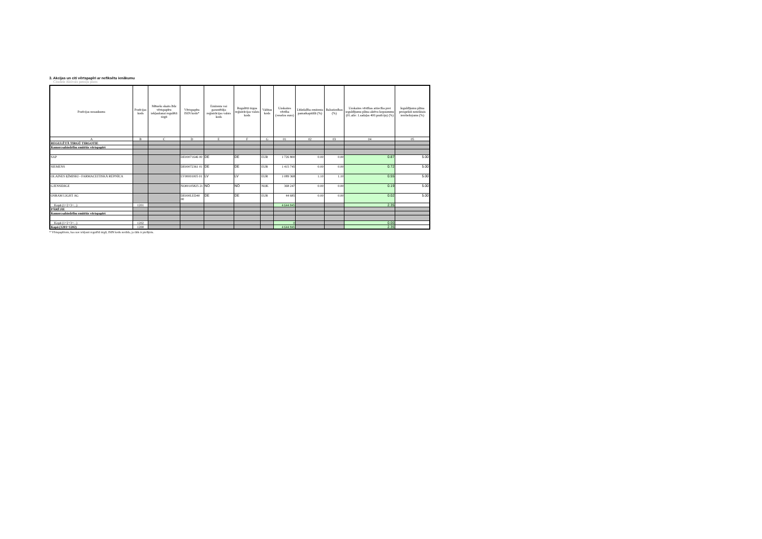3. Akcijas un citi vērtspapīri ar nefiksētu ienākumu
Citadele Aktivais pensiju plans
| Pozīcijas nosaukums | Pozīcijas kods | Mēnešu skaits līdz vērtspapīru iekļaušanai regulētā tirgū | Vērtspapīra ISIN kods* | Emitenta vai garantētāja reģistrācijas valsts kods | Regulētā tirgus reģistrācijas valsts kods | Valūtas kods | Uzskaites vērtība (veselos euro) | Līdzdalība emitenta pamatkapitālā (%) | Balsstiesības (%) | Uzskaites vērtības attiecība pret ieguldījumu plāna aktīvu kopsummu (01.aile: 1.sadaļas 400.pozīciju) (%) | Ieguldījumu plāna prospektā noteiktais ierobežojums (%) |
| --- | --- | --- | --- | --- | --- | --- | --- | --- | --- | --- | --- |
| A | B | C | D | E | F | G | 01 | 02 | 03 | 04 | 05 |
| REGULĒTĀ TIRGŪ TIRGOTIE | | | | | | | | | | | |
| Komercsabiedrību emitētie vērtspapīri | | | | | | | | | | | |
| SAP | | | DE00071646 00 | DE | DE | EUR | 1 726 800 | 0.00 | 0.00 | 0.87 | 5.00 |
| SIEMENS | | | DE00072361 01 | DE | DE | EUR | 1 415 745 | 0.00 | 0.00 | 0.72 | 5.00 |
| OLAINES ĶĪMISKI - FARMACEITISKĀ RŪPNĪCA | | | LV00001005 01 | LV | LV | EUR | 1 089 368 | 1.10 | 1.10 | 0.55 | 5.00 |
| GJENSIDIGE | | | NO00105825 21 | NO | NO | NOK | 368 247 | 0.00 | 0.00 | 0.19 | 5.00 |
| OSRAM LIGHT AG | | | DE000LED40 00 | DE | DE | EUR | 44 685 | 0.00 | 0.00 | 0.02 | 5.00 |
| Kopā (1+2+3+...) | 1201 | | | | | | 4 644 845 | | | 2.35 | |
| PĀRĒJIE | | | | | | | | | | | |
| Komercsabiedrību emitētie vērtspapīri | | | | | | | | | | | |
| Kopā (1+2+3+...) | 1202 | | | | | | 0 | | | 0.00 | |
| Kopā (1201+1202) | 1200 | | | | | | 4 644 845 | | | 2.35 | |
* Vērtspapīriem, kas nav iekļauti regulētā tirgū, ISIN kodu norāda, ja tāds ir piešķirts.